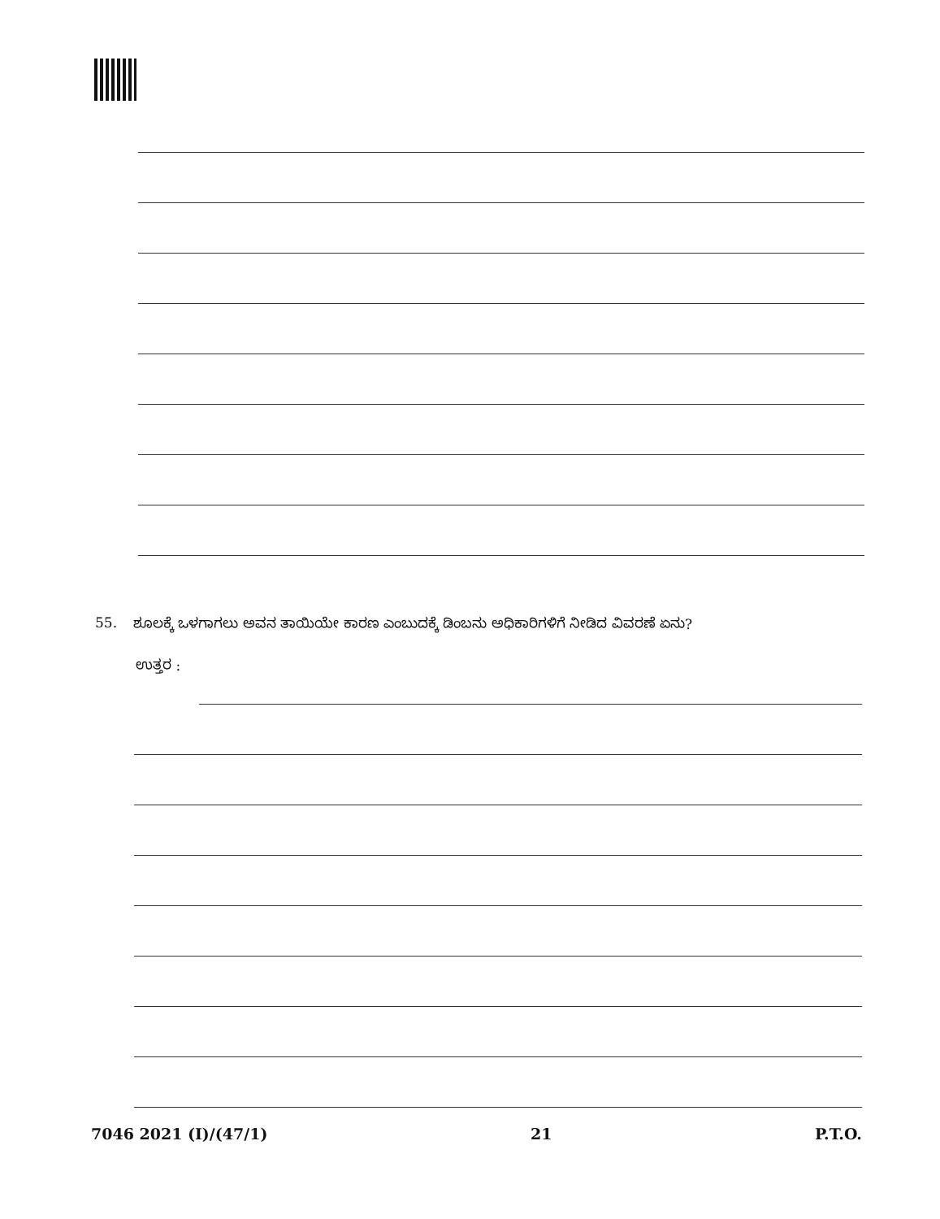55. ಶೂಲಕ್ಕೆ ಒಳಗಾಗಲು ಅವನ ತಾಯಿಯೇ ಕಾರಣ ಎಂಬುದಕ್ಕೆ ಡಿಂಬನು ಅಧಿಕಾರಿಗಳಿಗೆ ನೀಡಿದ ವಿವರಣೆ ಏನು?
ಉತ್ತರ :
7046 2021 (I)/(47/1) 21 P.T.O.